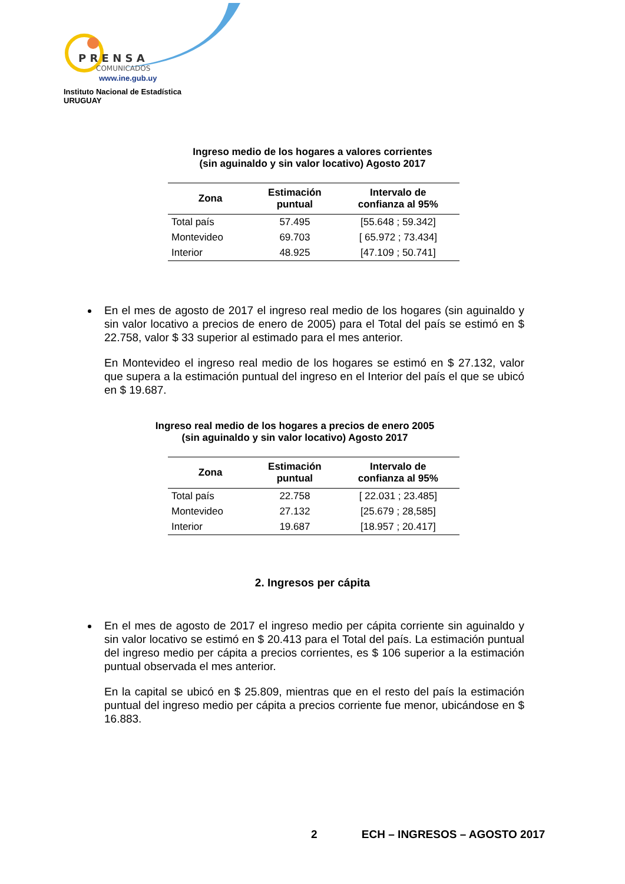P R E N S A
COMUNICADOS
www.ine.gub.uy
Instituto Nacional de Estadística
URUGUAY
Ingreso medio de los hogares a valores corrientes
(sin aguinaldo y sin valor locativo) Agosto 2017
| Zona | Estimación puntual | Intervalo de confianza al 95% |
| --- | --- | --- |
| Total país | 57.495 | [55.648 ; 59.342] |
| Montevideo | 69.703 | [ 65.972 ; 73.434] |
| Interior | 48.925 | [47.109 ; 50.741] |
En el mes de agosto de 2017 el ingreso real medio de los hogares (sin aguinaldo y sin valor locativo a precios de enero de 2005) para el Total del país se estimó en $ 22.758, valor $ 33 superior al estimado para el mes anterior.
En Montevideo el ingreso real medio de los hogares se estimó en $ 27.132, valor que supera a la estimación puntual del ingreso en el Interior del país el que se ubicó en $ 19.687.
Ingreso real medio de los hogares a precios de enero 2005
(sin aguinaldo y sin valor locativo) Agosto 2017
| Zona | Estimación puntual | Intervalo de confianza al 95% |
| --- | --- | --- |
| Total país | 22.758 | [ 22.031 ; 23.485] |
| Montevideo | 27.132 | [25.679 ; 28,585] |
| Interior | 19.687 | [18.957 ; 20.417] |
2. Ingresos per cápita
En el mes de agosto de 2017 el ingreso medio per cápita corriente sin aguinaldo y sin valor locativo se estimó en $ 20.413 para el Total del país. La estimación puntual del ingreso medio per cápita a precios corrientes, es $ 106 superior a la estimación puntual observada el mes anterior.
En la capital se ubicó en $ 25.809, mientras que en el resto del país la estimación puntual del ingreso medio per cápita a precios corriente fue menor, ubicándose en $ 16.883.
2 ECH – INGRESOS – AGOSTO 2017